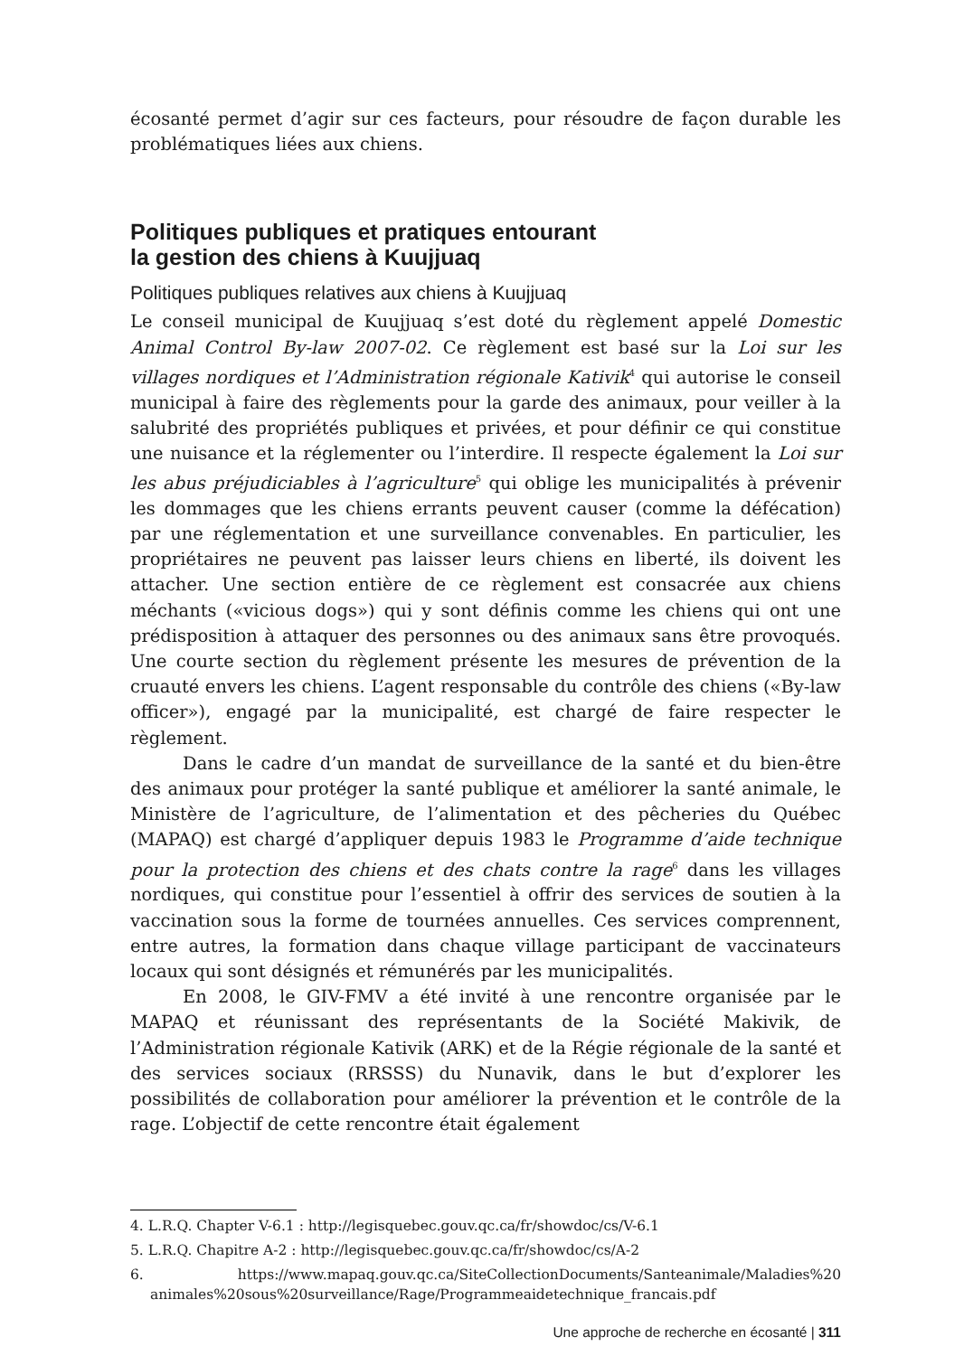écosanté permet d’agir sur ces facteurs, pour résoudre de façon durable les problématiques liées aux chiens.
Politiques publiques et pratiques entourant
la gestion des chiens à Kuujjuaq
Politiques publiques relatives aux chiens à Kuujjuaq
Le conseil municipal de Kuujjuaq s’est doté du règlement appelé Domestic Animal Control By-law 2007-02. Ce règlement est basé sur la Loi sur les villages nordiques et l’Administration régionale Kativik<sup>4</sup> qui autorise le conseil municipal à faire des règlements pour la garde des animaux, pour veiller à la salubrité des propriétés publiques et privées, et pour définir ce qui constitue une nuisance et la réglementer ou l’interdire. Il respecte également la Loi sur les abus préjudiciables à l’agriculture<sup>5</sup> qui oblige les municipalités à prévenir les dommages que les chiens errants peuvent causer (comme la défécation) par une réglementation et une surveillance convenables. En particulier, les propriétaires ne peuvent pas laisser leurs chiens en liberté, ils doivent les attacher. Une section entière de ce règlement est consacrée aux chiens méchants («vicious dogs») qui y sont définis comme les chiens qui ont une prédisposition à attaquer des personnes ou des animaux sans être provoqués. Une courte section du règlement présente les mesures de prévention de la cruauté envers les chiens. L’agent responsable du contrôle des chiens («By-law officer»), engagé par la municipalité, est chargé de faire respecter le règlement.
Dans le cadre d’un mandat de surveillance de la santé et du bien-être des animaux pour protéger la santé publique et améliorer la santé animale, le Ministère de l’agriculture, de l’alimentation et des pêcheries du Québec (MAPAQ) est chargé d’appliquer depuis 1983 le Programme d’aide technique pour la protection des chiens et des chats contre la rage<sup>6</sup> dans les villages nordiques, qui constitue pour l’essentiel à offrir des services de soutien à la vaccination sous la forme de tournées annuelles. Ces services comprennent, entre autres, la formation dans chaque village participant de vaccinateurs locaux qui sont désignés et rémunérés par les municipalités.
En 2008, le GIV-FMV a été invité à une rencontre organisée par le MAPAQ et réunissant des représentants de la Société Makivik, de l’Administration régionale Kativik (ARK) et de la Régie régionale de la santé et des services sociaux (RRSSS) du Nunavik, dans le but d’explorer les possibilités de collaboration pour améliorer la prévention et le contrôle de la rage. L’objectif de cette rencontre était également
4. L.R.Q. Chapter V-6.1 : http://legisquebec.gouv.qc.ca/fr/showdoc/cs/V-6.1
5. L.R.Q. Chapitre A-2 : http://legisquebec.gouv.qc.ca/fr/showdoc/cs/A-2
6. https://www.mapaq.gouv.qc.ca/SiteCollectionDocuments/Santeanimale/Maladies%20 animales%20sous%20surveillance/Rage/Programmeaidetechnique_francais.pdf
Une approche de recherche en écosanté | 311